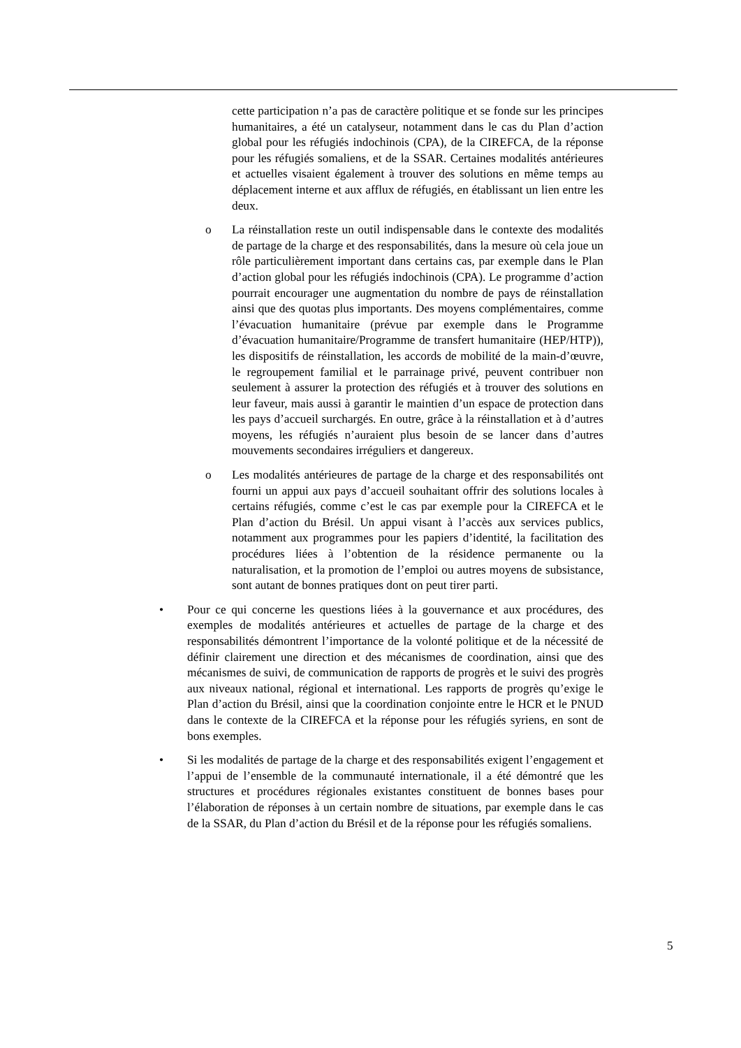cette participation n’a pas de caractère politique et se fonde sur les principes humanitaires, a été un catalyseur, notamment dans le cas du Plan d’action global pour les réfugiés indochinois (CPA), de la CIREFCA, de la réponse pour les réfugiés somaliens, et de la SSAR. Certaines modalités antérieures et actuelles visaient également à trouver des solutions en même temps au déplacement interne et aux afflux de réfugiés, en établissant un lien entre les deux.
o La réinstallation reste un outil indispensable dans le contexte des modalités de partage de la charge et des responsabilités, dans la mesure où cela joue un rôle particulièrement important dans certains cas, par exemple dans le Plan d’action global pour les réfugiés indochinois (CPA). Le programme d’action pourrait encourager une augmentation du nombre de pays de réinstallation ainsi que des quotas plus importants. Des moyens complémentaires, comme l’évacuation humanitaire (prévue par exemple dans le Programme d’évacuation humanitaire/Programme de transfert humanitaire (HEP/HTP)), les dispositifs de réinstallation, les accords de mobilité de la main-d’œuvre, le regroupement familial et le parrainage privé, peuvent contribuer non seulement à assurer la protection des réfugiés et à trouver des solutions en leur faveur, mais aussi à garantir le maintien d’un espace de protection dans les pays d’accueil surchargés. En outre, grâce à la réinstallation et à d’autres moyens, les réfugiés n’auraient plus besoin de se lancer dans d’autres mouvements secondaires irréguliers et dangereux.
o Les modalités antérieures de partage de la charge et des responsabilités ont fourni un appui aux pays d’accueil souhaitant offrir des solutions locales à certains réfugiés, comme c’est le cas par exemple pour la CIREFCA et le Plan d’action du Brésil. Un appui visant à l’accès aux services publics, notamment aux programmes pour les papiers d’identité, la facilitation des procédures liées à l’obtention de la résidence permanente ou la naturalisation, et la promotion de l’emploi ou autres moyens de subsistance, sont autant de bonnes pratiques dont on peut tirer parti.
• Pour ce qui concerne les questions liées à la gouvernance et aux procédures, des exemples de modalités antérieures et actuelles de partage de la charge et des responsabilités démontrent l’importance de la volonté politique et de la nécessité de définir clairement une direction et des mécanismes de coordination, ainsi que des mécanismes de suivi, de communication de rapports de progrès et le suivi des progrès aux niveaux national, régional et international. Les rapports de progrès qu’exige le Plan d’action du Brésil, ainsi que la coordination conjointe entre le HCR et le PNUD dans le contexte de la CIREFCA et la réponse pour les réfugiés syriens, en sont de bons exemples.
• Si les modalités de partage de la charge et des responsabilités exigent l’engagement et l’appui de l’ensemble de la communauté internationale, il a été démontré que les structures et procédures régionales existantes constituent de bonnes bases pour l’élaboration de réponses à un certain nombre de situations, par exemple dans le cas de la SSAR, du Plan d’action du Brésil et de la réponse pour les réfugiés somaliens.
5